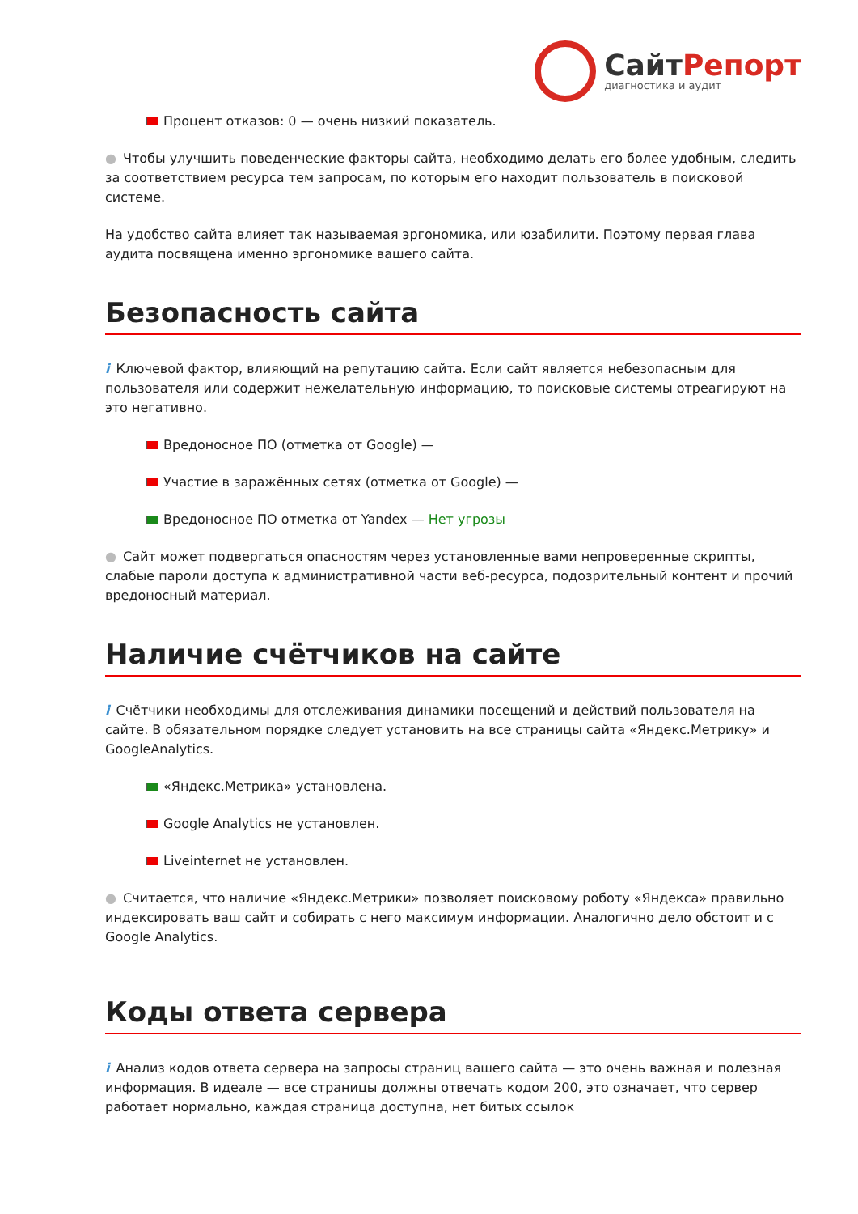СайтРепорт
диагностика и аудит
Процент отказов: 0 — очень низкий показатель.
● Чтобы улучшить поведенческие факторы сайта, необходимо делать его более удобным, следить за соответствием ресурса тем запросам, по которым его находит пользователь в поисковой системе.
На удобство сайта влияет так называемая эргономика, или юзабилити. Поэтому первая глава аудита посвящена именно эргономике вашего сайта.
Безопасность сайта
i Ключевой фактор, влияющий на репутацию сайта. Если сайт является небезопасным для пользователя или содержит нежелательную информацию, то поисковые системы отреагируют на это негативно.
Вредоносное ПО (отметка от Google) —
Участие в заражённых сетях (отметка от Google) —
Вредоносное ПО отметка от Yandex — Нет угрозы
● Сайт может подвергаться опасностям через установленные вами непроверенные скрипты, слабые пароли доступа к административной части веб-ресурса, подозрительный контент и прочий вредоносный материал.
Наличие счётчиков на сайте
i Счётчики необходимы для отслеживания динамики посещений и действий пользователя на сайте. В обязательном порядке следует установить на все страницы сайта «Яндекс.Метрику» и GoogleAnalytics.
«Яндекс.Метрика» установлена.
Google Analytics не установлен.
Liveinternet не установлен.
● Считается, что наличие «Яндекс.Метрики» позволяет поисковому роботу «Яндекса» правильно индексировать ваш сайт и собирать с него максимум информации. Аналогично дело обстоит и с Google Analytics.
Коды ответа сервера
i Анализ кодов ответа сервера на запросы страниц вашего сайта — это очень важная и полезная информация. В идеале — все страницы должны отвечать кодом 200, это означает, что сервер работает нормально, каждая страница доступна, нет битых ссылок